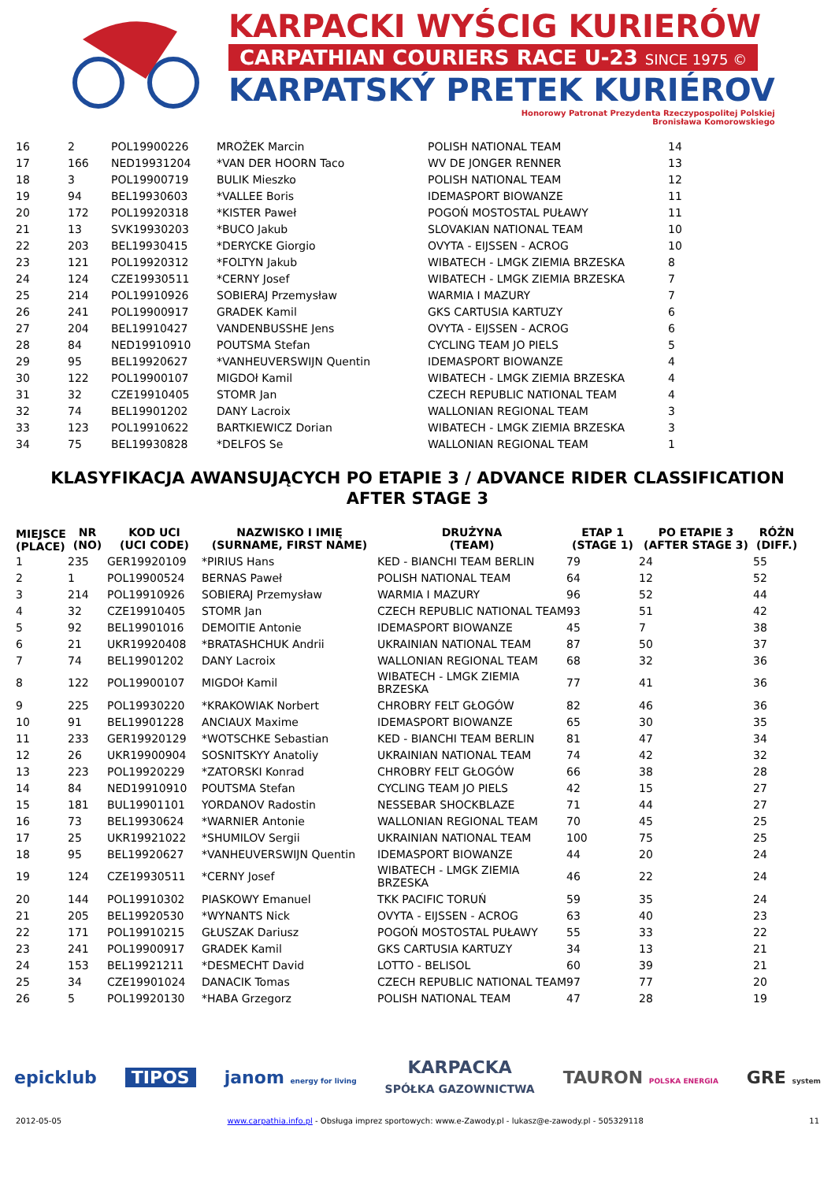KARPACKI WYŚCIG KURIERÓW
CARPATHIAN COURIERS RACE U-23 SINCE 1975 ©
KARPATSKÝ PRETEK KURIÉROV
Honorowy Patronat Prezydenta Rzeczypospolitej Polskiej
Bronisława Komorowskiego
| 16 | 2 | POL19900226 | MROŻEK Marcin | POLISH NATIONAL TEAM | 14 |
| 17 | 166 | NED19931204 | *VAN DER HOORN Taco | WV DE JONGER RENNER | 13 |
| 18 | 3 | POL19900719 | BULIK Mieszko | POLISH NATIONAL TEAM | 12 |
| 19 | 94 | BEL19930603 | *VALLEE Boris | IDEMASPORT BIOWANZE | 11 |
| 20 | 172 | POL19920318 | *KISTER Paweł | POGOŃ MOSTOSTAL PUŁAWY | 11 |
| 21 | 13 | SVK19930203 | *BUCO Jakub | SLOVAKIAN NATIONAL TEAM | 10 |
| 22 | 203 | BEL19930415 | *DERYCKE Giorgio | OVYTA - EIJSSEN - ACROG | 10 |
| 23 | 121 | POL19920312 | *FOLTYN Jakub | WIBATECH - LMGK ZIEMIA BRZESKA | 8 |
| 24 | 124 | CZE19930511 | *CERNY Josef | WIBATECH - LMGK ZIEMIA BRZESKA | 7 |
| 25 | 214 | POL19910926 | SOBIERAJ Przemysław | WARMIA I MAZURY | 7 |
| 26 | 241 | POL19900917 | GRADEK Kamil | GKS CARTUSIA KARTUZY | 6 |
| 27 | 204 | BEL19910427 | VANDENBUSSHE Jens | OVYTA - EIJSSEN - ACROG | 6 |
| 28 | 84 | NED19910910 | POUTSMA Stefan | CYCLING TEAM JO PIELS | 5 |
| 29 | 95 | BEL19920627 | *VANHEUVERSWIJN Quentin | IDEMASPORT BIOWANZE | 4 |
| 30 | 122 | POL19900107 | MIGDOł Kamil | WIBATECH - LMGK ZIEMIA BRZESKA | 4 |
| 31 | 32 | CZE19910405 | STOMR Jan | CZECH REPUBLIC NATIONAL TEAM | 4 |
| 32 | 74 | BEL19901202 | DANY Lacroix | WALLONIAN REGIONAL TEAM | 3 |
| 33 | 123 | POL19910622 | BARTKIEWICZ Dorian | WIBATECH - LMGK ZIEMIA BRZESKA | 3 |
| 34 | 75 | BEL19930828 | *DELFOS Se | WALLONIAN REGIONAL TEAM | 1 |
KLASYFIKACJA AWANSUJĄCYCH PO ETAPIE 3 / ADVANCE RIDER CLASSIFICATION AFTER STAGE 3
| MIEJSCE (PLACE) | NR (NO) | KOD UCI (UCI CODE) | NAZWISKO I IMIĘ (SURNAME, FIRST NAME) | DRUŻYNA (TEAM) | ETAP 1 (STAGE 1) | PO ETAPIE 3 (AFTER STAGE 3) | RÓŻN (DIFF.) |
| --- | --- | --- | --- | --- | --- | --- | --- |
| 1 | 235 | GER19920109 | *PIRIUS Hans | KED - BIANCHI TEAM BERLIN | 79 | 24 | 55 |
| 2 | 1 | POL19900524 | BERNAS Paweł | POLISH NATIONAL TEAM | 64 | 12 | 52 |
| 3 | 214 | POL19910926 | SOBIERAJ Przemysław | WARMIA I MAZURY | 96 | 52 | 44 |
| 4 | 32 | CZE19910405 | STOMR Jan | CZECH REPUBLIC NATIONAL TEAM | 93 | 51 | 42 |
| 5 | 92 | BEL19901016 | DEMOITIE Antonie | IDEMASPORT BIOWANZE | 45 | 7 | 38 |
| 6 | 21 | UKR19920408 | *BRATASHCHUK Andrii | UKRAINIAN NATIONAL TEAM | 87 | 50 | 37 |
| 7 | 74 | BEL19901202 | DANY Lacroix | WALLONIAN REGIONAL TEAM | 68 | 32 | 36 |
| 8 | 122 | POL19900107 | MIGDOł Kamil | WIBATECH - LMGK ZIEMIA BRZESKA | 77 | 41 | 36 |
| 9 | 225 | POL19930220 | *KRAKOWIAK Norbert | CHROBRY FELT GŁOGÓW | 82 | 46 | 36 |
| 10 | 91 | BEL19901228 | ANCIAUX Maxime | IDEMASPORT BIOWANZE | 65 | 30 | 35 |
| 11 | 233 | GER19920129 | *WOTSCHKE Sebastian | KED - BIANCHI TEAM BERLIN | 81 | 47 | 34 |
| 12 | 26 | UKR19900904 | SOSNITSKYY Anatoliy | UKRAINIAN NATIONAL TEAM | 74 | 42 | 32 |
| 13 | 223 | POL19920229 | *ZATORSKI Konrad | CHROBRY FELT GŁOGÓW | 66 | 38 | 28 |
| 14 | 84 | NED19910910 | POUTSMA Stefan | CYCLING TEAM JO PIELS | 42 | 15 | 27 |
| 15 | 181 | BUL19901101 | YORDANOV Radostin | NESSEBAR SHOCKBLAZE | 71 | 44 | 27 |
| 16 | 73 | BEL19930624 | *WARNIER Antonie | WALLONIAN REGIONAL TEAM | 70 | 45 | 25 |
| 17 | 25 | UKR19921022 | *SHUMILOV Sergii | UKRAINIAN NATIONAL TEAM | 100 | 75 | 25 |
| 18 | 95 | BEL19920627 | *VANHEUVERSWIJN Quentin | IDEMASPORT BIOWANZE | 44 | 20 | 24 |
| 19 | 124 | CZE19930511 | *CERNY Josef | WIBATECH - LMGK ZIEMIA BRZESKA | 46 | 22 | 24 |
| 20 | 144 | POL19910302 | PIASKOWY Emanuel | TKK PACIFIC TORUŃ | 59 | 35 | 24 |
| 21 | 205 | BEL19920530 | *WYNANTS Nick | OVYTA - EIJSSEN - ACROG | 63 | 40 | 23 |
| 22 | 171 | POL19910215 | GŁUSZAK Dariusz | POGOŃ MOSTOSTAL PUŁAWY | 55 | 33 | 22 |
| 23 | 241 | POL19900917 | GRADEK Kamil | GKS CARTUSIA KARTUZY | 34 | 13 | 21 |
| 24 | 153 | BEL19921211 | *DESMECHT David | LOTTO - BELISOL | 60 | 39 | 21 |
| 25 | 34 | CZE19901024 | DANACIK Tomas | CZECH REPUBLIC NATIONAL TEAM | 97 | 77 | 20 |
| 26 | 5 | POL19920130 | *HABA Grzegorz | POLISH NATIONAL TEAM | 47 | 28 | 19 |
epicklub TIPOS janom energy for living KARPACKA
SPÓŁKA GAZOWNICTWA TAURON POLSKA ENERGIA GRE system
2012-05-05 www.carpathia.info.pl - Obsługa imprez sportowych: www.e-Zawody.pl - lukasz@e-zawody.pl - 505329118 11